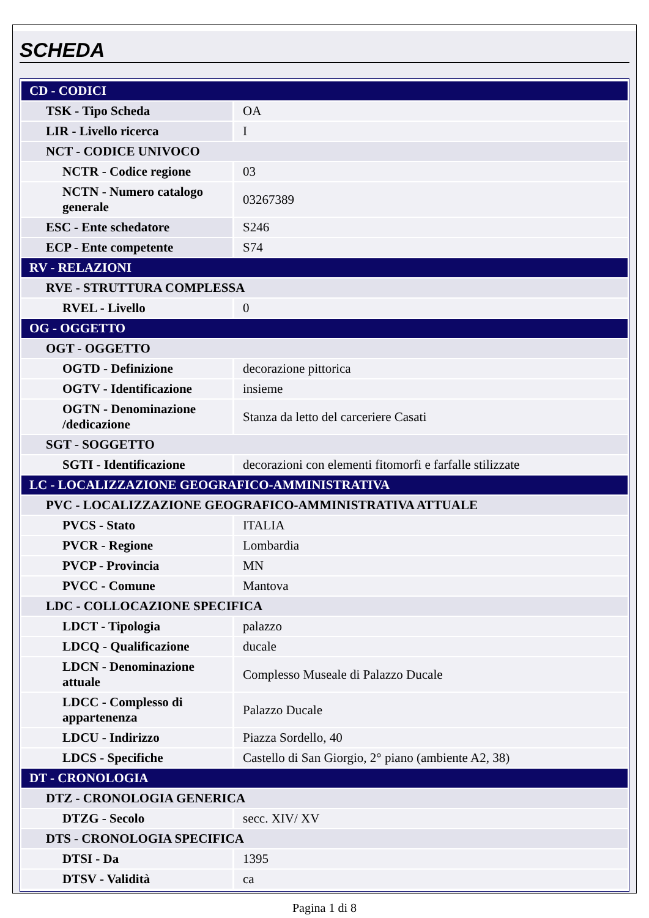SCHEDA
| CD - CODICI | |
| TSK - Tipo Scheda | OA |
| LIR - Livello ricerca | I |
| NCT - CODICE UNIVOCO | |
| NCTR - Codice regione | 03 |
| NCTN - Numero catalogo generale | 03267389 |
| ESC - Ente schedatore | S246 |
| ECP - Ente competente | S74 |
| RV - RELAZIONI | |
| RVE - STRUTTURA COMPLESSA | |
| RVEL - Livello | 0 |
| OG - OGGETTO | |
| OGT - OGGETTO | |
| OGTD - Definizione | decorazione pittorica |
| OGTV - Identificazione | insieme |
| OGTN - Denominazione /dedicazione | Stanza da letto del carceriere Casati |
| SGT - SOGGETTO | |
| SGTI - Identificazione | decorazioni con elementi fitomorfi e farfalle stilizzate |
| LC - LOCALIZZAZIONE GEOGRAFICO-AMMINISTRATIVA | |
| PVC - LOCALIZZAZIONE GEOGRAFICO-AMMINISTRATIVA ATTUALE | |
| PVCS - Stato | ITALIA |
| PVCR - Regione | Lombardia |
| PVCP - Provincia | MN |
| PVCC - Comune | Mantova |
| LDC - COLLOCAZIONE SPECIFICA | |
| LDCT - Tipologia | palazzo |
| LDCQ - Qualificazione | ducale |
| LDCN - Denominazione attuale | Complesso Museale di Palazzo Ducale |
| LDCC - Complesso di appartenenza | Palazzo Ducale |
| LDCU - Indirizzo | Piazza Sordello, 40 |
| LDCS - Specifiche | Castello di San Giorgio, 2° piano (ambiente A2, 38) |
| DT - CRONOLOGIA | |
| DTZ - CRONOLOGIA GENERICA | |
| DTZG - Secolo | secc. XIV/ XV |
| DTS - CRONOLOGIA SPECIFICA | |
| DTSI - Da | 1395 |
| DTSV - Validità | ca |
Pagina 1 di 8